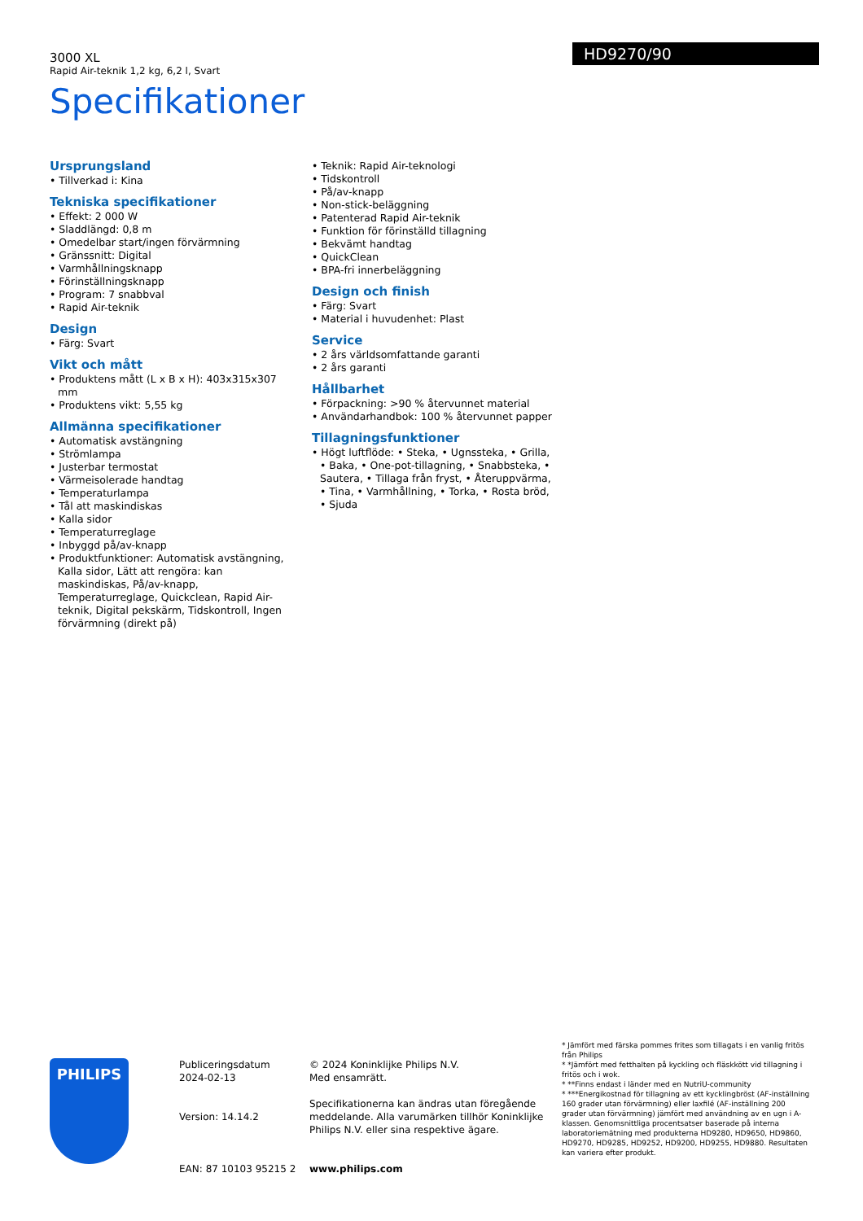3000 XL
Rapid Air-teknik 1,2 kg, 6,2 l, Svart
Specifikationer
HD9270/90
Ursprungsland
• Tillverkad i: Kina
Tekniska specifikationer
• Effekt: 2 000 W
• Sladdlängd: 0,8 m
• Omedelbar start/ingen förvärmning
• Gränssnitt: Digital
• Varmhållningsknapp
• Förinställningsknapp
• Program: 7 snabbval
• Rapid Air-teknik
Design
• Färg: Svart
Vikt och mått
• Produktens mått (L x B x H): 403x315x307 mm
• Produktens vikt: 5,55 kg
Allmänna specifikationer
• Automatisk avstängning
• Strömlampa
• Justerbar termostat
• Värmeisolerade handtag
• Temperaturlampa
• Tål att maskindiskas
• Kalla sidor
• Temperaturreglage
• Inbyggd på/av-knapp
• Produktfunktioner: Automatisk avstängning, Kalla sidor, Lätt att rengöra: kan maskindiskas, På/av-knapp, Temperaturreglage, Quickclean, Rapid Air-teknik, Digital pekskärm, Tidskontroll, Ingen förvärmning (direkt på)
• Teknik: Rapid Air-teknologi
• Tidskontroll
• På/av-knapp
• Non-stick-beläggning
• Patenterad Rapid Air-teknik
• Funktion för förinställd tillagning
• Bekvämt handtag
• QuickClean
• BPA-fri innerbeläggning
Design och finish
• Färg: Svart
• Material i huvudenhet: Plast
Service
• 2 års världsomfattande garanti
• 2 års garanti
Hållbarhet
• Förpackning: >90 % återvunnet material
• Användarhandbok: 100 % återvunnet papper
Tillagningsfunktioner
• Högt luftflöde: • Steka, • Ugnssteka, • Grilla, • Baka, • One-pot-tillagning, • Snabbsteka, • Sautera, • Tillaga från fryst, • Återuppvärma, • Tina, • Varmhållning, • Torka, • Rosta bröd, • Sjuda
PHILIPS
Publiceringsdatum
2024-02-13
Version: 14.14.2
EAN: 87 10103 95215 2
© 2024 Koninklijke Philips N.V.
Med ensamrätt.
Specifikationerna kan ändras utan föregående meddelande. Alla varumärken tillhör Koninklijke Philips N.V. eller sina respektive ägare.
www.philips.com
* Jämfört med färska pommes frites som tillagats i en vanlig fritös från Philips
* *Jämfört med fetthalten på kyckling och fläskkött vid tillagning i fritös och i wok.
* **Finns endast i länder med en NutriU-community
* ***Energikostnad för tillagning av ett kycklingbröst (AF-inställning 160 grader utan förvärmning) eller laxfilé (AF-inställning 200 grader utan förvärmning) jämfört med användning av en ugn i A-klassen. Genomsnittliga procentsatser baserade på interna laboratoriemätning med produkterna HD9280, HD9650, HD9860, HD9270, HD9285, HD9252, HD9200, HD9255, HD9880. Resultaten kan variera efter produkt.